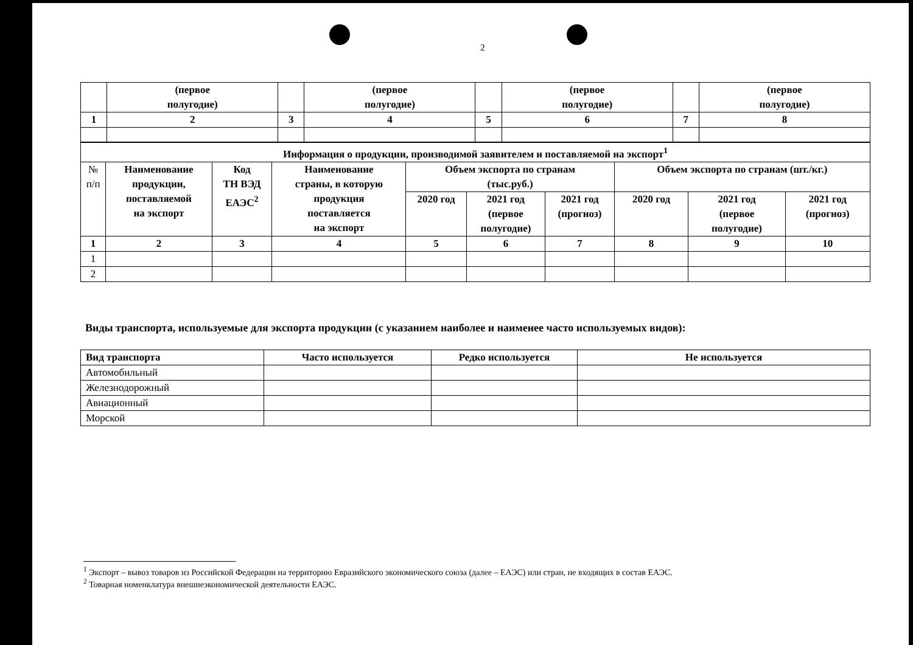2
| | (первое полугодие) | | (первое полугодие) | | (первое полугодие) | | (первое полугодие) |
| 1 | 2 | 3 | 4 | 5 | 6 | 7 | 8 |
| Информация о продукции, производимой заявителем и поставляемой на экспорт<sup>1</sup> | | | | | | | | | |
| --- | --- | --- | --- | --- | --- | --- | --- | --- | --- |
| № п/п | Наименование продукции, поставляемой на экспорт | Код ТН ВЭД ЕАЭС<sup>2</sup> | Наименование страны, в которую продукция поставляется на экспорт | Объем экспорта по странам (тыс.руб.) | | | Объем экспорта по странам (шт./кг.) | | |
| | | | | 2020 год | 2021 год (первое полугодие) | 2021 год (прогноз) | 2020 год | 2021 год (первое полугодие) | 2021 год (прогноз) |
| 1 | 2 | 3 | 4 | 5 | 6 | 7 | 8 | 9 | 10 |
| 1 | | | | | | | | | |
| 2 | | | | | | | | | |
Виды транспорта, используемые для экспорта продукции (с указанием наиболее и наименее часто используемых видов):
| Вид транспорта | Часто используется | Редко используется | Не используется |
| --- | --- | --- | --- |
| Автомобильный | | | |
| Железнодорожный | | | |
| Авиационный | | | |
| Морской | | | |
<sup>1</sup> Экспорт – вывоз товаров из Российской Федерации на территорию Евразийского экономического союза (далее – ЕАЭС) или стран, не входящих в состав ЕАЭС.
<sup>2</sup> Товарная номенклатура внешнеэкономической деятельности ЕАЭС.